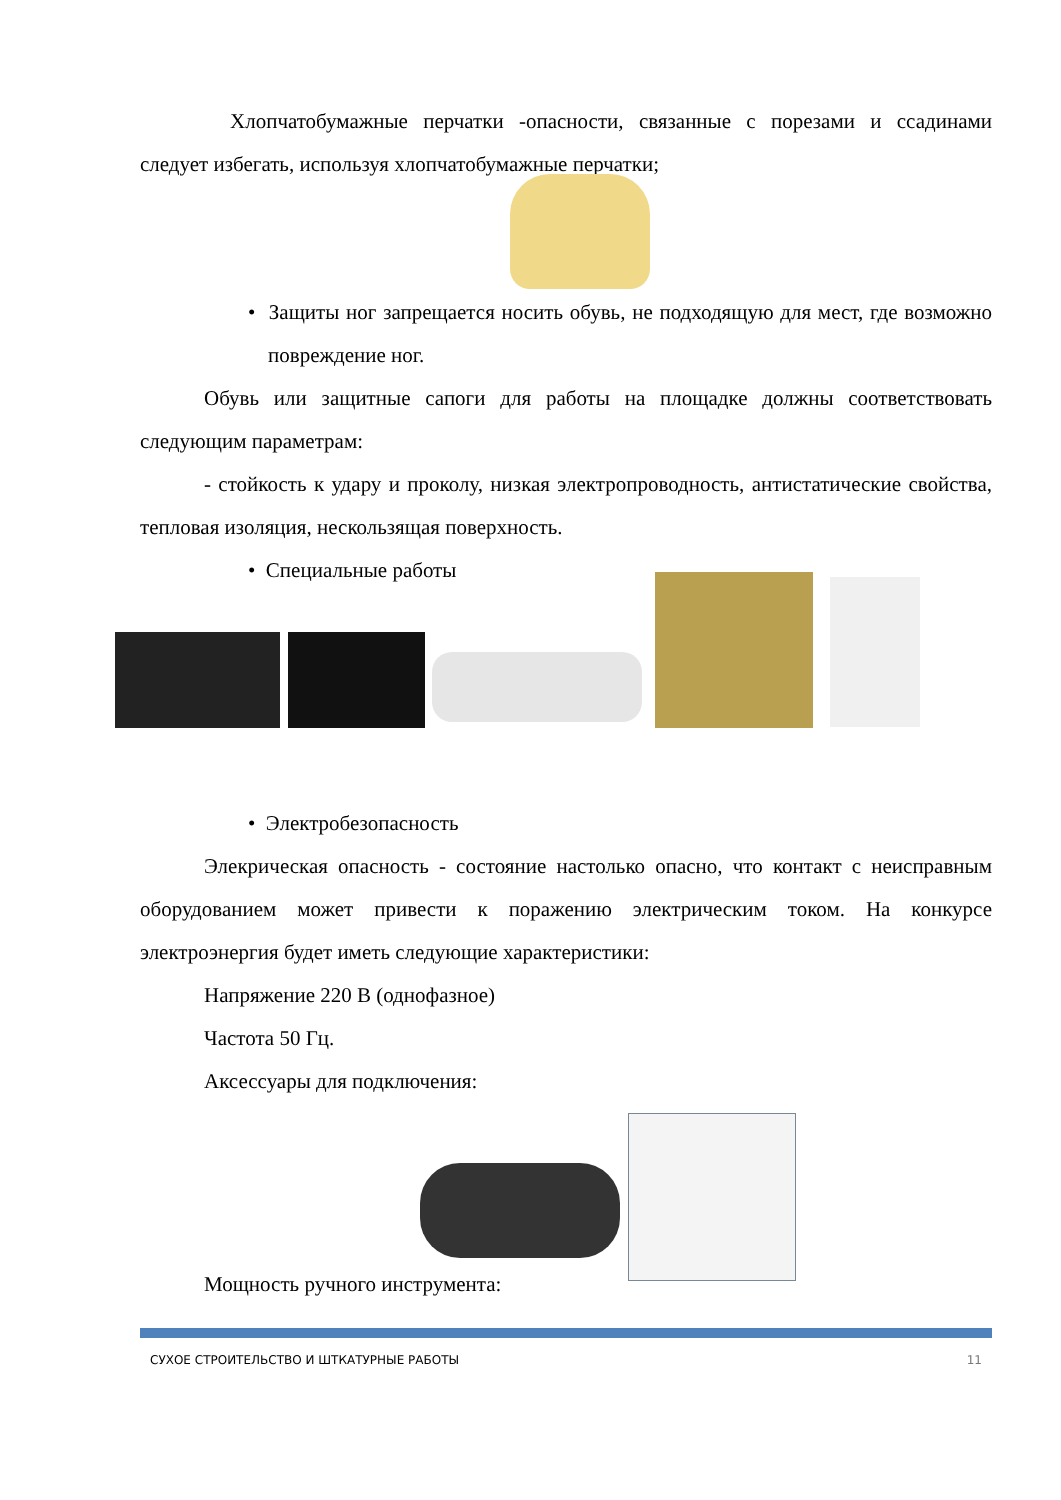Хлопчатобумажные перчатки -опасности, связанные с порезами и ссадинами следует избегать, используя хлопчатобумажные перчатки;
• Защиты ног запрещается носить обувь, не подходящую для мест, где возможно повреждение ног.
Обувь или защитные сапоги для работы на площадке должны соответствовать следующим параметрам:
- стойкость к удару и проколу, низкая электропроводность, антистатические свойства, тепловая изоляция, нескользящая поверхность.
• Специальные работы
• Электробезопасность
Элекрическая опасность - состояние настолько опасно, что контакт с неисправным оборудованием может привести к поражению электрическим током. На конкурсе электроэнергия будет иметь следующие характеристики:
Напряжение 220 В (однофазное)
Частота 50 Гц.
Аксессуары для подключения:
Мощность ручного инструмента:
СУХОЕ СТРОИТЕЛЬСТВО И ШТКАТУРНЫЕ РАБОТЫ 11